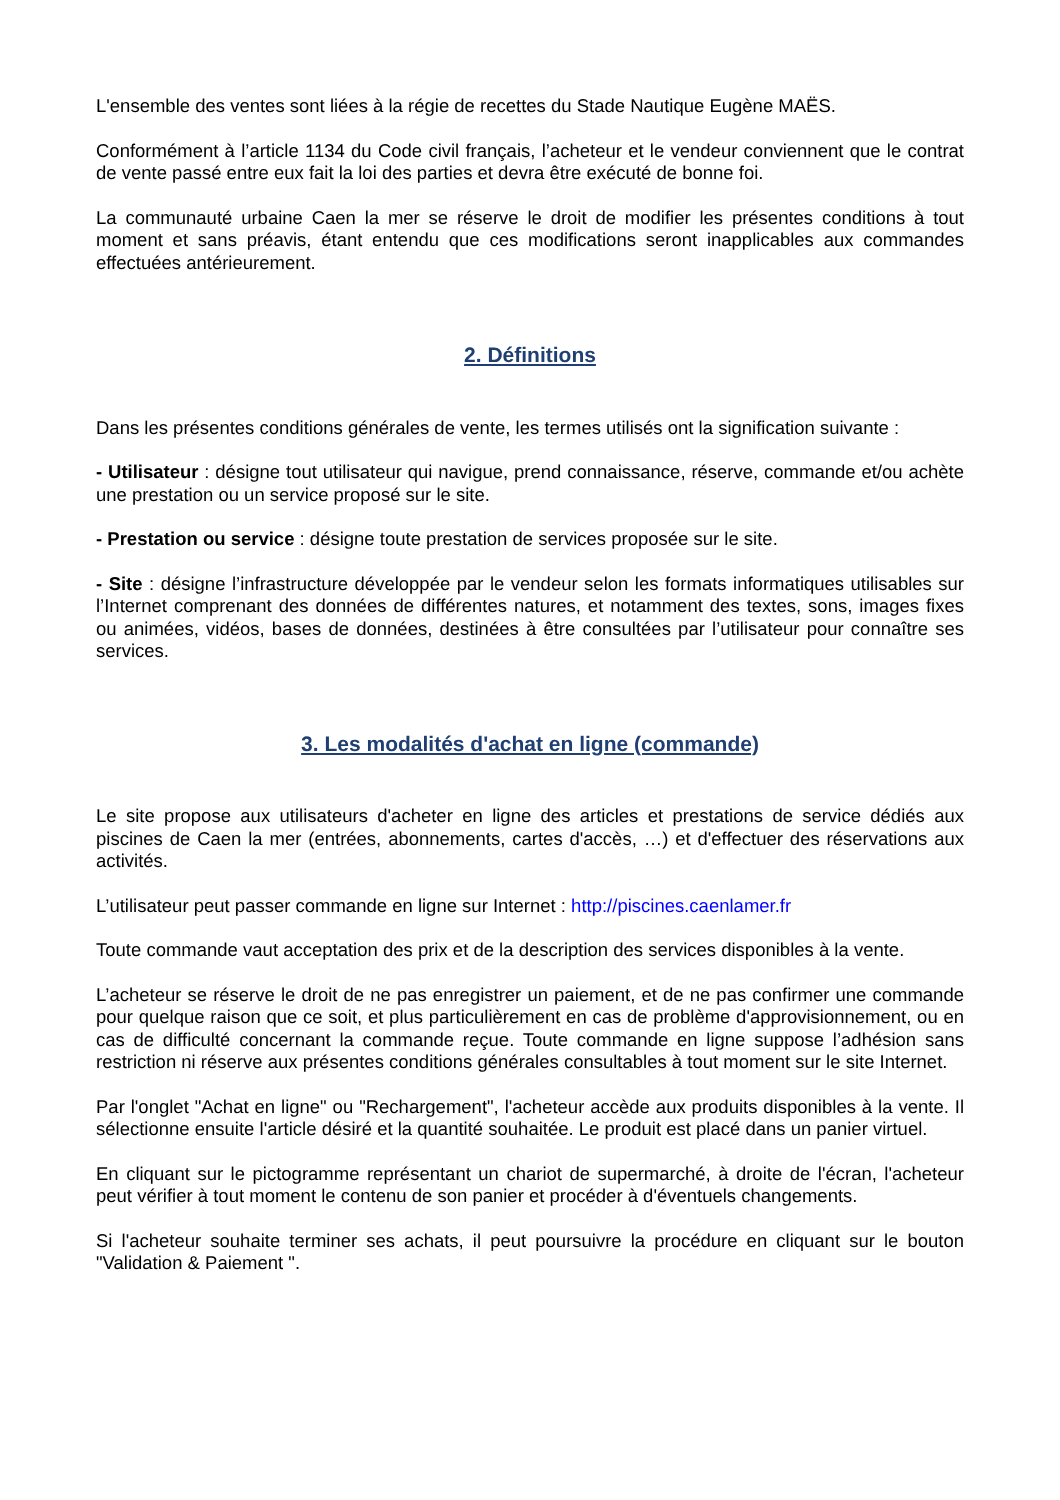L'ensemble des ventes sont liées à la régie de recettes du Stade Nautique Eugène MAËS.
Conformément à l’article 1134 du Code civil français, l’acheteur et le vendeur conviennent que le contrat de vente passé entre eux fait la loi des parties et devra être exécuté de bonne foi.
La communauté urbaine Caen la mer se réserve le droit de modifier les présentes conditions à tout moment et sans préavis, étant entendu que ces modifications seront inapplicables aux commandes effectuées antérieurement.
2. Définitions
Dans les présentes conditions générales de vente, les termes utilisés ont la signification suivante :
- Utilisateur : désigne tout utilisateur qui navigue, prend connaissance, réserve, commande et/ou achète une prestation ou un service proposé sur le site.
- Prestation ou service : désigne toute prestation de services proposée sur le site.
- Site : désigne l’infrastructure développée par le vendeur selon les formats informatiques utilisables sur l’Internet comprenant des données de différentes natures, et notamment des textes, sons, images fixes ou animées, vidéos, bases de données, destinées à être consultées par l’utilisateur pour connaître ses services.
3. Les modalités d'achat en ligne (commande)
Le site propose aux utilisateurs d'acheter en ligne des articles et prestations de service dédiés aux piscines de Caen la mer (entrées, abonnements, cartes d'accès, …) et d'effectuer des réservations aux activités.
L’utilisateur peut passer commande en ligne sur Internet : http://piscines.caenlamer.fr
Toute commande vaut acceptation des prix et de la description des services disponibles à la vente.
L’acheteur se réserve le droit de ne pas enregistrer un paiement, et de ne pas confirmer une commande pour quelque raison que ce soit, et plus particulièrement en cas de problème d'approvisionnement, ou en cas de difficulté concernant la commande reçue. Toute commande en ligne suppose l’adhésion sans restriction ni réserve aux présentes conditions générales consultables à tout moment sur le site Internet.
Par l'onglet "Achat en ligne" ou "Rechargement", l'acheteur accède aux produits disponibles à la vente. Il sélectionne ensuite l'article désiré et la quantité souhaitée. Le produit est placé dans un panier virtuel.
En cliquant sur le pictogramme représentant un chariot de supermarché, à droite de l'écran, l'acheteur peut vérifier à tout moment le contenu de son panier et procéder à d'éventuels changements.
Si l'acheteur souhaite terminer ses achats, il peut poursuivre la procédure en cliquant sur le bouton "Validation & Paiement ".